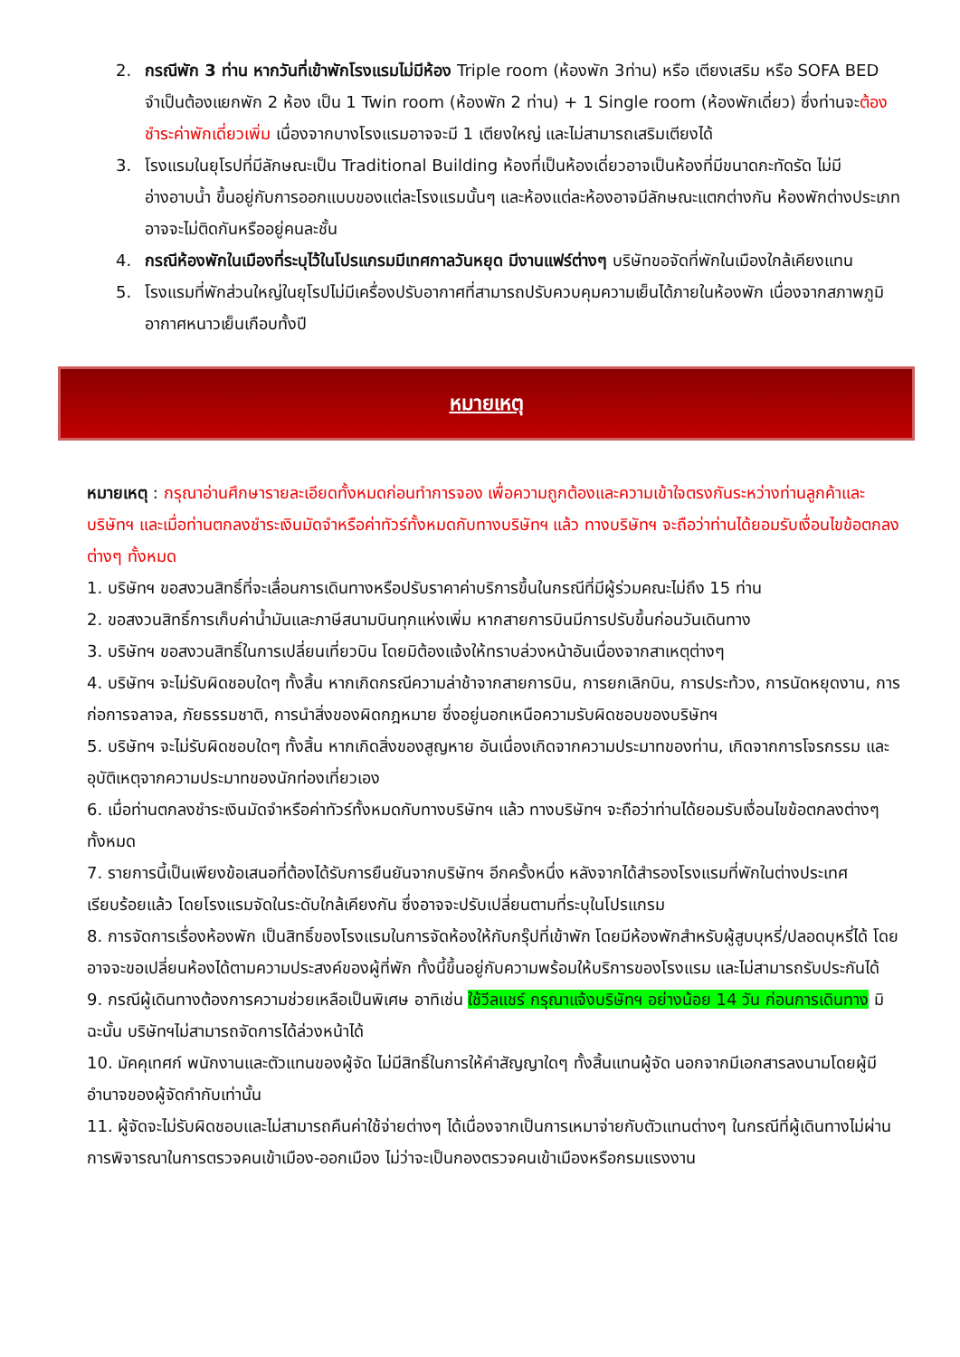2. กรณีพัก 3 ท่าน หากวันที่เข้าพักโรงแรมไม่มีห้อง Triple room (ห้องพัก 3ท่าน) หรือ เตียงเสริม หรือ SOFA BED จำเป็นต้องแยกพัก 2 ห้อง เป็น 1 Twin room (ห้องพัก 2 ท่าน) + 1 Single room (ห้องพักเดี่ยว) ซึ่งท่านจะต้องชำระค่าพักเดี่ยวเพิ่ม เนื่องจากบางโรงแรมอาจจะมี 1 เตียงใหญ่ และไม่สามารถเสริมเตียงได้
3. โรงแรมในยุโรปที่มีลักษณะเป็น Traditional Building ห้องที่เป็นห้องเดี่ยวอาจเป็นห้องที่มีขนาดกะทัดรัด ไม่มีอ่างอาบน้ำ ขึ้นอยู่กับการออกแบบของแต่ละโรงแรมนั้นๆ และห้องแต่ละห้องอาจมีลักษณะแตกต่างกัน ห้องพักต่างประเภทอาจจะไม่ติดกันหรืออยู่คนละชั้น
4. กรณีห้องพักในเมืองที่ระบุไว้ในโปรแกรมมีเทศกาลวันหยุด มีงานแฟร์ต่างๆ บริษัทขอจัดที่พักในเมืองใกล้เคียงแทน
5. โรงแรมที่พักส่วนใหญ่ในยุโรปไม่มีเครื่องปรับอากาศที่สามารถปรับควบคุมความเย็นได้ภายในห้องพัก เนื่องจากสภาพภูมิอากาศหนาวเย็นเกือบทั้งปี
หมายเหตุ
หมายเหตุ : กรุณาอ่านศึกษารายละเอียดทั้งหมดก่อนทำการจอง เพื่อความถูกต้องและความเข้าใจตรงกันระหว่างท่านลูกค้าและบริษัทฯ และเมื่อท่านตกลงชำระเงินมัดจำหรือค่าทัวร์ทั้งหมดกับทางบริษัทฯ แล้ว ทางบริษัทฯ จะถือว่าท่านได้ยอมรับเงื่อนไขข้อตกลงต่างๆ ทั้งหมด
1. บริษัทฯ ขอสงวนสิทธิ์ที่จะเลื่อนการเดินทางหรือปรับราคาค่าบริการขึ้นในกรณีที่มีผู้ร่วมคณะไม่ถึง 15 ท่าน
2. ขอสงวนสิทธิ์การเก็บค่าน้ำมันและภาษีสนามบินทุกแห่งเพิ่ม หากสายการบินมีการปรับขึ้นก่อนวันเดินทาง
3. บริษัทฯ ขอสงวนสิทธิ์ในการเปลี่ยนเที่ยวบิน โดยมิต้องแจ้งให้ทราบล่วงหน้าอันเนื่องจากสาเหตุต่างๆ
4. บริษัทฯ จะไม่รับผิดชอบใดๆ ทั้งสิ้น หากเกิดกรณีความล่าช้าจากสายการบิน, การยกเลิกบิน, การประท้วง, การนัดหยุดงาน, การก่อการจลาจล, ภัยธรรมชาติ, การนำสิ่งของผิดกฎหมาย ซึ่งอยู่นอกเหนือความรับผิดชอบของบริษัทฯ
5. บริษัทฯ จะไม่รับผิดชอบใดๆ ทั้งสิ้น หากเกิดสิ่งของสูญหาย อันเนื่องเกิดจากความประมาทของท่าน, เกิดจากการโจรกรรม และ อุบัติเหตุจากความประมาทของนักท่องเที่ยวเอง
6. เมื่อท่านตกลงชำระเงินมัดจำหรือค่าทัวร์ทั้งหมดกับทางบริษัทฯ แล้ว ทางบริษัทฯ จะถือว่าท่านได้ยอมรับเงื่อนไขข้อตกลงต่างๆ ทั้งหมด
7. รายการนี้เป็นเพียงข้อเสนอที่ต้องได้รับการยืนยันจากบริษัทฯ อีกครั้งหนึ่ง หลังจากได้สำรองโรงแรมที่พักในต่างประเทศเรียบร้อยแล้ว โดยโรงแรมจัดในระดับใกล้เคียงกัน ซึ่งอาจจะปรับเปลี่ยนตามที่ระบุในโปรแกรม
8. การจัดการเรื่องห้องพัก เป็นสิทธิ์ของโรงแรมในการจัดห้องให้กับกรุ๊ปที่เข้าพัก โดยมีห้องพักสำหรับผู้สูบบุหรี่/ปลอดบุหรี่ได้ โดยอาจจะขอเปลี่ยนห้องได้ตามความประสงค์ของผู้ที่พัก ทั้งนี้ขึ้นอยู่กับความพร้อมให้บริการของโรงแรม และไม่สามารถรับประกันได้
9. กรณีผู้เดินทางต้องการความช่วยเหลือเป็นพิเศษ อาทิเช่น ใช้วีลแชร์ กรุณาแจ้งบริษัทฯ อย่างน้อย 14 วัน ก่อนการเดินทาง มิฉะนั้น บริษัทฯไม่สามารถจัดการได้ล่วงหน้าได้
10. มัคคุเทศก์ พนักงานและตัวแทนของผู้จัด ไม่มีสิทธิ์ในการให้คำสัญญาใดๆ ทั้งสิ้นแทนผู้จัด นอกจากมีเอกสารลงนามโดยผู้มีอำนาจของผู้จัดกำกับเท่านั้น
11. ผู้จัดจะไม่รับผิดชอบและไม่สามารถคืนค่าใช้จ่ายต่างๆ ได้เนื่องจากเป็นการเหมาจ่ายกับตัวแทนต่างๆ ในกรณีที่ผู้เดินทางไม่ผ่านการพิจารณาในการตรวจคนเข้าเมือง-ออกเมือง ไม่ว่าจะเป็นกองตรวจคนเข้าเมืองหรือกรมแรงงาน